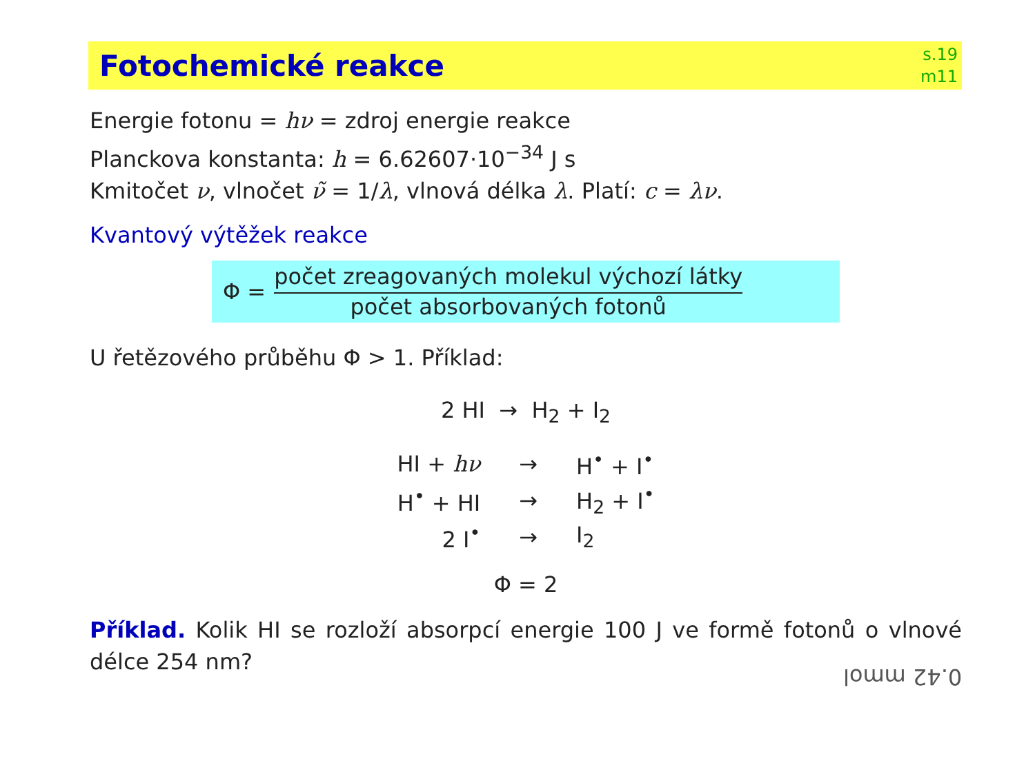Fotochemické reakce
s.19
m11
Energie fotonu = hν = zdroj energie reakce
Planckova konstanta: h = 6.62607·10<sup>−34</sup> J s
Kmitočet ν, vlnočet ν̃ = 1/λ, vlnová délka λ. Platí: c = λν.
Kvantový výtěžek reakce
Φ =
počet zreagovaných molekul výchozí látky
počet absorbovaných fotonů
U řetězového průběhu Φ > 1. Příklad:
2 HI → H<sub>2</sub> + I<sub>2</sub>
| HI + hν | → | H<sup>•</sup> + I<sup>•</sup> |
| H<sup>•</sup> + HI | → | H<sub>2</sub> + I<sup>•</sup> |
| 2 I<sup>•</sup> | → | I<sub>2</sub> |
Φ = 2
Příklad. Kolik HI se rozloží absorpcí energie 100 J ve formě fotonů o vlnové délce 254 nm?
0.42 mmol